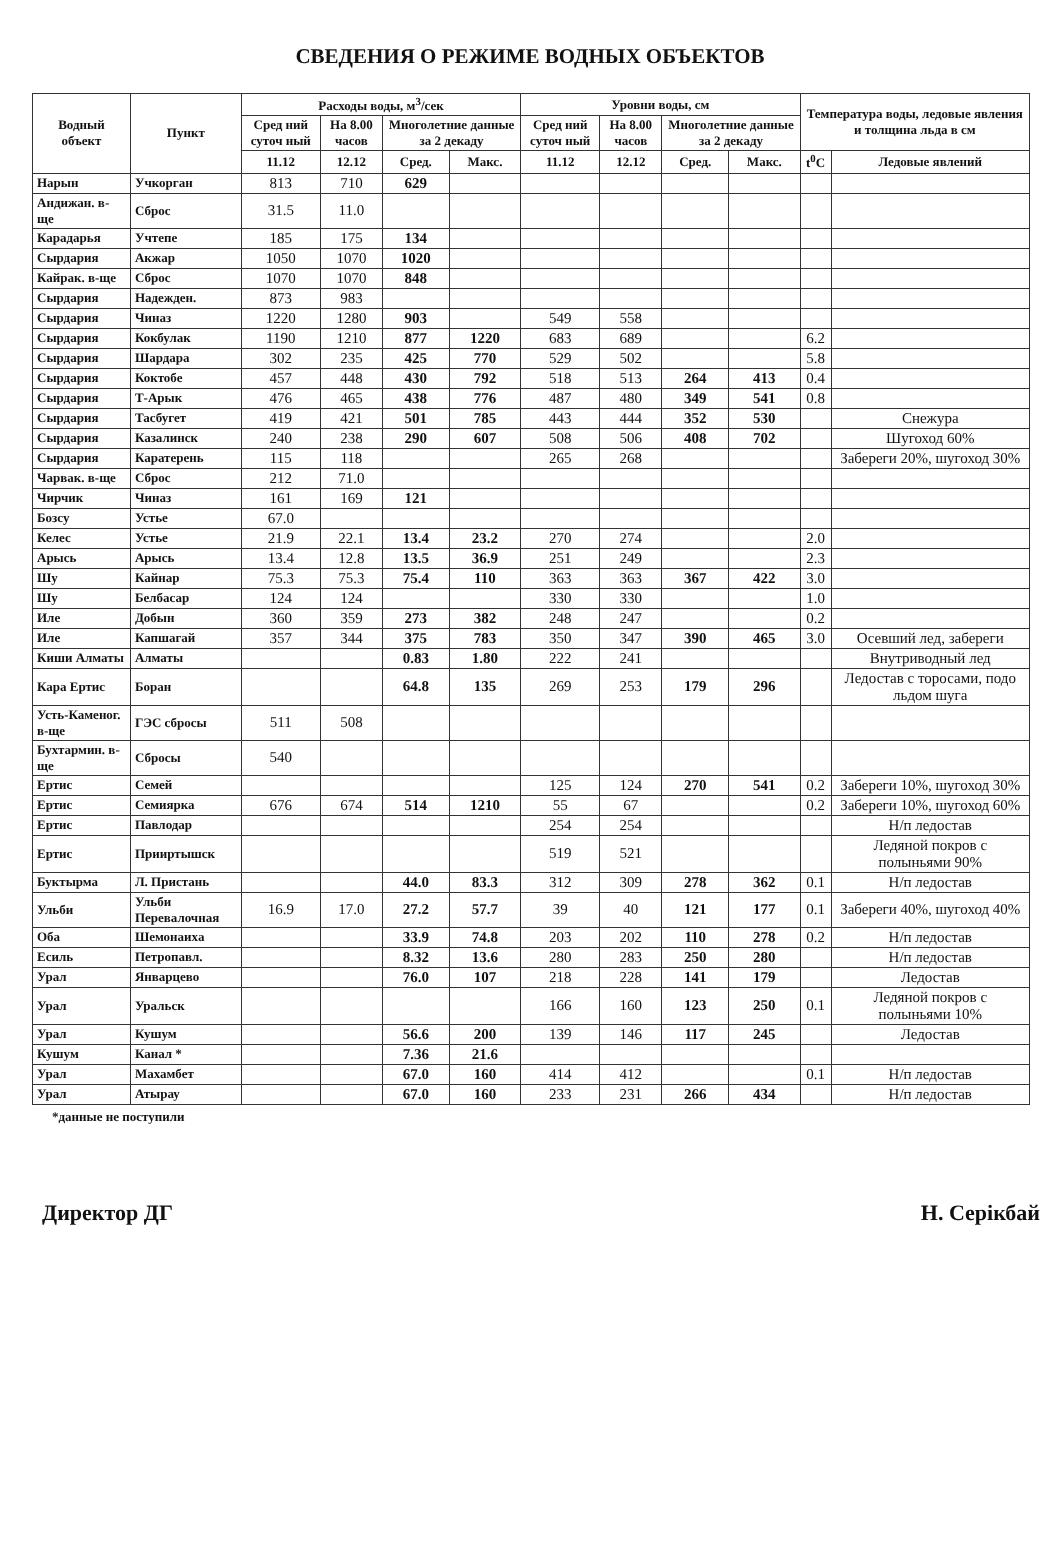СВЕДЕНИЯ О РЕЖИМЕ ВОДНЫХ ОБЪЕКТОВ
| Водный объект | Пункт | Расходы воды, м<sup>3</sup>/сек | | | | Уровни воды, см | | | | Температура воды, ледовые явления и толщина льда в см | |
| --- | --- | --- | --- | --- | --- | --- | --- | --- | --- | --- | --- |
| | | Сред ний суточ ный | На 8.00 часов | Многолетние данные за 2 декаду | | Сред ний суточ ный | На 8.00 часов | Многолетние данные за 2 декаду | | | |
| | | 11.12 | 12.12 | Сред. | Макс. | 11.12 | 12.12 | Сред. | Макс. | t<sup>0</sup>C | Ледовые явлений |
| Нарын | Учкорган | 813 | 710 | 629 | | | | | | | |
| Андижан. в-ще | Сброс | 31.5 | 11.0 | | | | | | | | |
| Карадарья | Учтепе | 185 | 175 | 134 | | | | | | | |
| Сырдария | Акжар | 1050 | 1070 | 1020 | | | | | | | |
| Кайрак. в-ще | Сброс | 1070 | 1070 | 848 | | | | | | | |
| Сырдария | Надежден. | 873 | 983 | | | | | | | | |
| Сырдария | Чиназ | 1220 | 1280 | 903 | | 549 | 558 | | | | |
| Сырдария | Кокбулак | 1190 | 1210 | 877 | 1220 | 683 | 689 | | | 6.2 | |
| Сырдария | Шардара | 302 | 235 | 425 | 770 | 529 | 502 | | | 5.8 | |
| Сырдария | Коктобе | 457 | 448 | 430 | 792 | 518 | 513 | 264 | 413 | 0.4 | |
| Сырдария | Т-Арык | 476 | 465 | 438 | 776 | 487 | 480 | 349 | 541 | 0.8 | |
| Сырдария | Тасбугет | 419 | 421 | 501 | 785 | 443 | 444 | 352 | 530 | | Снежура |
| Сырдария | Казалинск | 240 | 238 | 290 | 607 | 508 | 506 | 408 | 702 | | Шугоход 60% |
| Сырдария | Каратерень | 115 | 118 | | | 265 | 268 | | | | Забереги 20%, шугоход 30% |
| Чарвак. в-ще | Сброс | 212 | 71.0 | | | | | | | | |
| Чирчик | Чиназ | 161 | 169 | 121 | | | | | | | |
| Бозсу | Устье | 67.0 | | | | | | | | | |
| Келес | Устье | 21.9 | 22.1 | 13.4 | 23.2 | 270 | 274 | | | 2.0 | |
| Арысь | Арысь | 13.4 | 12.8 | 13.5 | 36.9 | 251 | 249 | | | 2.3 | |
| Шу | Кайнар | 75.3 | 75.3 | 75.4 | 110 | 363 | 363 | 367 | 422 | 3.0 | |
| Шу | Белбасар | 124 | 124 | | | 330 | 330 | | | 1.0 | |
| Иле | Добын | 360 | 359 | 273 | 382 | 248 | 247 | | | 0.2 | |
| Иле | Капшагай | 357 | 344 | 375 | 783 | 350 | 347 | 390 | 465 | 3.0 | Осевший лед, забереги |
| Киши Алматы | Алматы | | | 0.83 | 1.80 | 222 | 241 | | | | Внутриводный лед |
| Кара Ертис | Боран | | | 64.8 | 135 | 269 | 253 | 179 | 296 | | Ледостав с торосами, подо льдом шуга |
| Усть-Каменог. в-ще | ГЭС сбросы | 511 | 508 | | | | | | | | |
| Бухтармин. в-ще | Сбросы | 540 | | | | | | | | | |
| Ертис | Семей | | | | | 125 | 124 | 270 | 541 | 0.2 | Забереги 10%, шугоход 30% |
| Ертис | Семиярка | 676 | 674 | 514 | 1210 | 55 | 67 | | | 0.2 | Забереги 10%, шугоход 60% |
| Ертис | Павлодар | | | | | 254 | 254 | | | | Н/п ледостав |
| Ертис | Прииртышск | | | | | 519 | 521 | | | | Ледяной покров с полыньями 90% |
| Буктырма | Л. Пристань | | | 44.0 | 83.3 | 312 | 309 | 278 | 362 | 0.1 | Н/п ледостав |
| Ульби | Ульби Перевалочная | 16.9 | 17.0 | 27.2 | 57.7 | 39 | 40 | 121 | 177 | 0.1 | Забереги 40%, шугоход 40% |
| Оба | Шемонаиха | | | 33.9 | 74.8 | 203 | 202 | 110 | 278 | 0.2 | Н/п ледостав |
| Есиль | Петропавл. | | | 8.32 | 13.6 | 280 | 283 | 250 | 280 | | Н/п ледостав |
| Урал | Январцево | | | 76.0 | 107 | 218 | 228 | 141 | 179 | | Ледостав |
| Урал | Уральск | | | | | 166 | 160 | 123 | 250 | 0.1 | Ледяной покров с полыньями 10% |
| Урал | Кушум | | | 56.6 | 200 | 139 | 146 | 117 | 245 | | Ледостав |
| Кушум | Канал * | | | 7.36 | 21.6 | | | | | | |
| Урал | Махамбет | | | 67.0 | 160 | 414 | 412 | | | 0.1 | Н/п ледостав |
| Урал | Атырау | | | 67.0 | 160 | 233 | 231 | 266 | 434 | | Н/п ледостав |
*данные не поступили
Директор ДГ Н. Серікбай